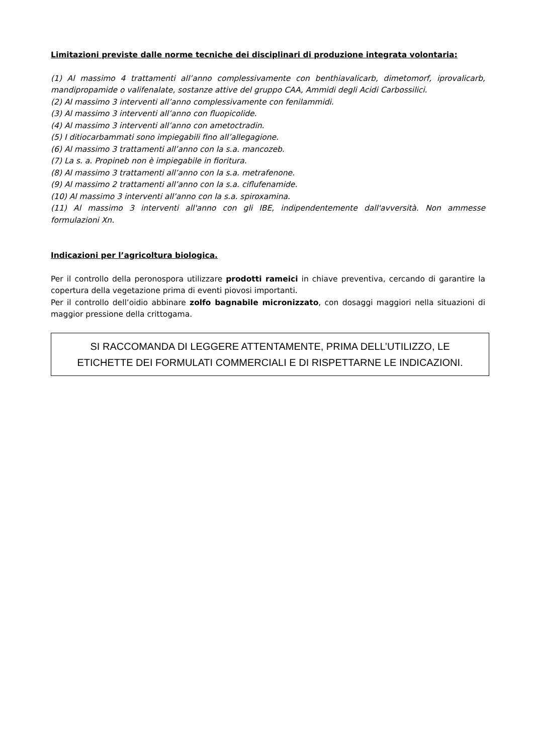Limitazioni previste dalle norme tecniche dei disciplinari di produzione integrata volontaria:
(1) Al massimo 4 trattamenti all’anno complessivamente con benthiavalicarb, dimetomorf, iprovalicarb, mandipropamide o valifenalate, sostanze attive del gruppo CAA, Ammidi degli Acidi Carbossilici.
(2) Al massimo 3 interventi all’anno complessivamente con fenilammidi.
(3) Al massimo 3 interventi all’anno con fluopicolide.
(4) Al massimo 3 interventi all’anno con ametoctradin.
(5) I ditiocarbammati sono impiegabili fino all’allegagione.
(6) Al massimo 3 trattamenti all’anno con la s.a. mancozeb.
(7) La s. a. Propineb non è impiegabile in fioritura.
(8) Al massimo 3 trattamenti all’anno con la s.a. metrafenone.
(9) Al massimo 2 trattamenti all’anno con la s.a. ciflufenamide.
(10) Al massimo 3 interventi all’anno con la s.a. spiroxamina.
(11) Al massimo 3 interventi all'anno con gli IBE, indipendentemente dall'avversità. Non ammesse formulazioni Xn.
Indicazioni per l’agricoltura biologica.
Per il controllo della peronospora utilizzare prodotti rameici in chiave preventiva, cercando di garantire la copertura della vegetazione prima di eventi piovosi importanti.
Per il controllo dell’oidio abbinare zolfo bagnabile micronizzato, con dosaggi maggiori nella situazioni di maggior pressione della crittogama.
SI RACCOMANDA DI LEGGERE ATTENTAMENTE, PRIMA DELL’UTILIZZO, LE ETICHETTE DEI FORMULATI COMMERCIALI E DI RISPETTARNE LE INDICAZIONI.